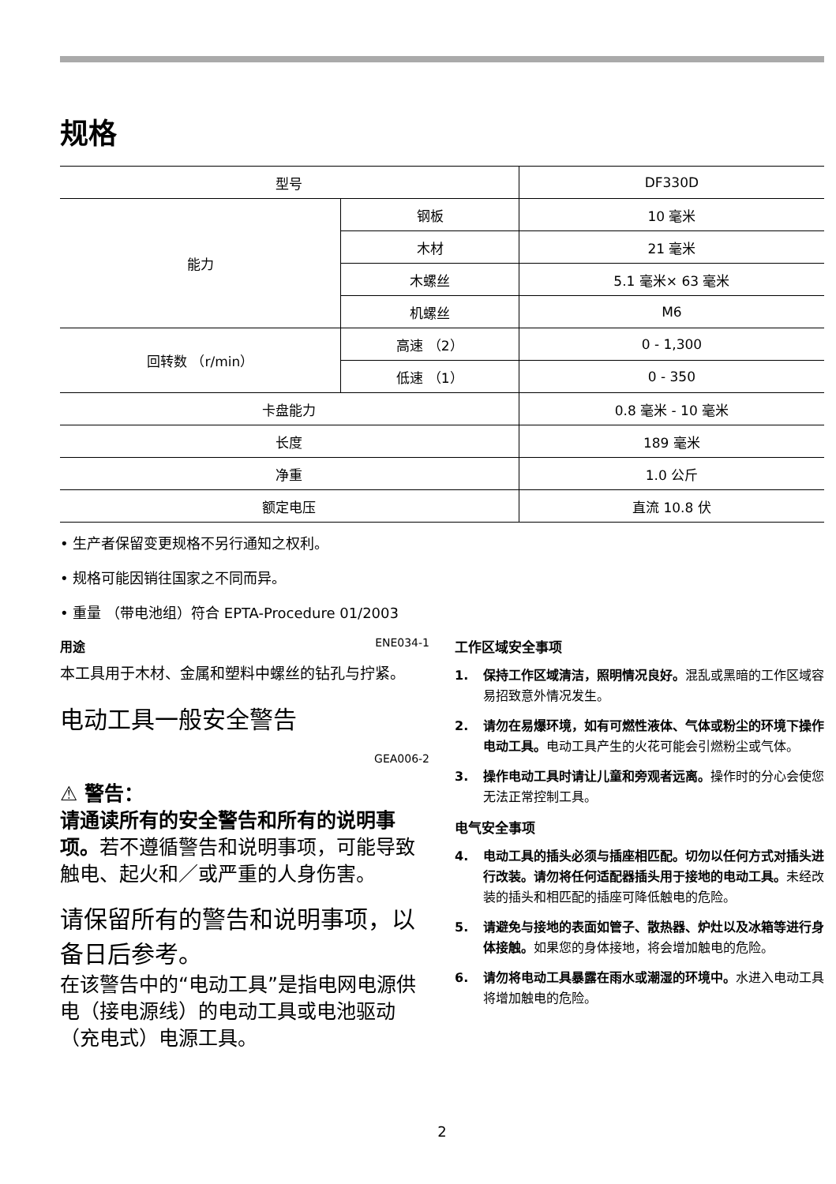规格
| 型号 | | DF330D |
| 能力 | 钢板 | 10 毫米 |
| | 木材 | 21 毫米 |
| | 木螺丝 | 5.1 毫米× 63 毫米 |
| | 机螺丝 | M6 |
| 回转数 （r/min） | 高速 （2） | 0 - 1,300 |
| | 低速 （1） | 0 - 350 |
| 卡盘能力 | | 0.8 毫米 - 10 毫米 |
| 长度 | | 189 毫米 |
| 净重 | | 1.0 公斤 |
| 额定电压 | | 直流 10.8 伏 |
• 生产者保留变更规格不另行通知之权利。
• 规格可能因销往国家之不同而异。
• 重量 （带电池组）符合 EPTA-Procedure 01/2003
用途 ENE034-1
本工具用于木材、金属和塑料中螺丝的钻孔与拧紧。
电动工具一般安全警告
GEA006-2
⚠ 警告：
请通读所有的安全警告和所有的说明事项。若不遵循警告和说明事项，可能导致触电、起火和／或严重的人身伤害。
请保留所有的警告和说明事项，以备日后参考。
在该警告中的“电动工具”是指电网电源供电（接电源线）的电动工具或电池驱动 （充电式）电源工具。
工作区域安全事项
1. 保持工作区域清洁，照明情况良好。混乱或黑暗的工作区域容易招致意外情况发生。
2. 请勿在易爆环境，如有可燃性液体、气体或粉尘的环境下操作电动工具。电动工具产生的火花可能会引燃粉尘或气体。
3. 操作电动工具时请让儿童和旁观者远离。操作时的分心会使您无法正常控制工具。
电气安全事项
4. 电动工具的插头必须与插座相匹配。切勿以任何方式对插头进行改装。请勿将任何适配器插头用于接地的电动工具。未经改装的插头和相匹配的插座可降低触电的危险。
5. 请避免与接地的表面如管子、散热器、炉灶以及冰箱等进行身体接触。如果您的身体接地，将会增加触电的危险。
6. 请勿将电动工具暴露在雨水或潮湿的环境中。水进入电动工具将增加触电的危险。
2